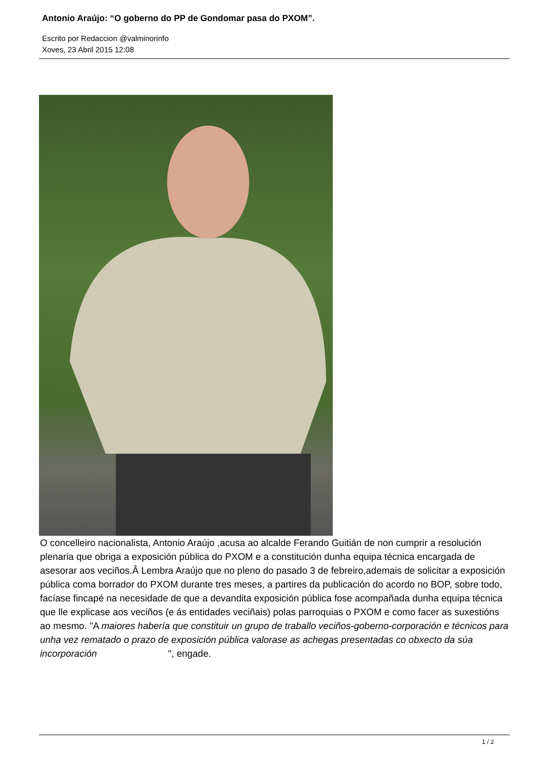Antonio Araújo: “O goberno do PP de Gondomar pasa do PXOM”.
Escrito por Redaccion @valminorinfo
Xoves, 23 Abril 2015 12:08
O concelleiro nacionalista, Antonio Araújo ,acusa ao alcalde Ferando Guitián de non cumprir a resolución plenaria que obriga a exposición pública do PXOM e a constitución dunha equipa técnica encargada de asesorar aos veciños.Â Lembra Araújo que no pleno do pasado 3 de febreiro,ademais de solicitar a exposición pública coma borrador do PXOM durante tres meses, a partires da publicación do acordo no BOP, sobre todo, facíase fincapé na necesidade de que a devandita exposición pública fose acompañada dunha equipa técnica que lle explicase aos veciños (e ás entidades veciñais) polas parroquias o PXOM e como facer as suxestións ao mesmo. "A maiores habería que constituir un grupo de traballo veciños-goberno-corporación e técnicos para unha vez rematado o prazo de exposición pública valorase as achegas presentadas co obxecto da súa incorporación ", engade.
1 / 2